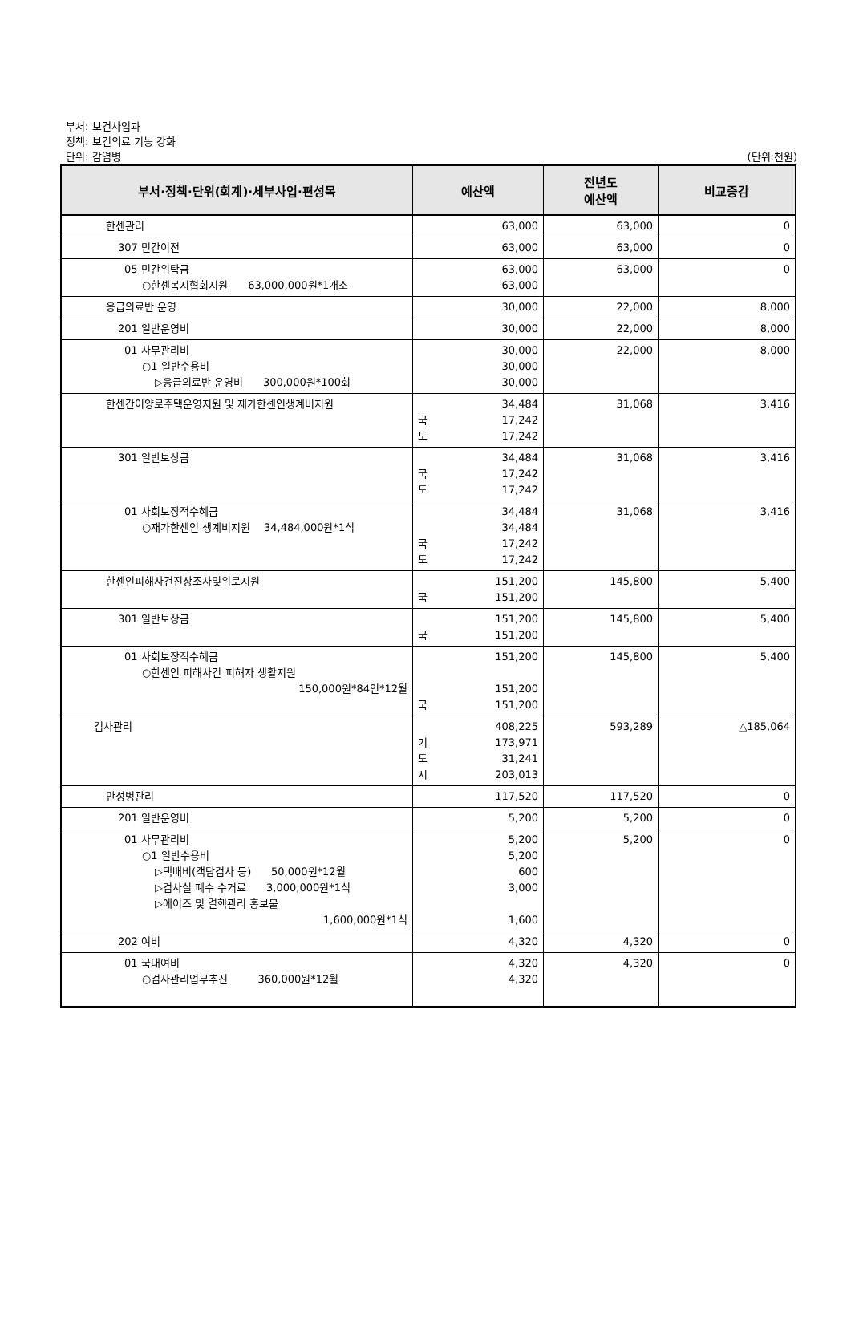부서: 보건사업과
정책: 보건의료 기능 강화
단위: 감염병 (단위:천원)
| 부서·정책·단위(회계)·세부사업·편성목 | 예산액 | 전년도 예산액 | 비교증감 |
| --- | --- | --- | --- |
| 한센관리 | 63,000 | 63,000 | 0 |
| 307 민간이전 | 63,000 | 63,000 | 0 |
| 05 민간위탁금 ○한센복지협회지원 63,000,000원*1개소 | 63,000 63,000 | 63,000 | 0 |
| 응급의료반 운영 | 30,000 | 22,000 | 8,000 |
| 201 일반운영비 | 30,000 | 22,000 | 8,000 |
| 01 사무관리비 ○1 일반수용비 ▷응급의료반 운영비 300,000원*100회 | 30,000 30,000 30,000 | 22,000 | 8,000 |
| 한센간이양로주택운영지원 및 재가한센인생계비지원 | 34,484 국 17,242 도 17,242 | 31,068 | 3,416 |
| 301 일반보상금 | 34,484 국 17,242 도 17,242 | 31,068 | 3,416 |
| 01 사회보장적수혜금 ○재가한센인 생계비지원 34,484,000원*1식 | 34,484 34,484 국 17,242 도 17,242 | 31,068 | 3,416 |
| 한센인피해사건진상조사및위로지원 | 151,200 국 151,200 | 145,800 | 5,400 |
| 301 일반보상금 | 151,200 국 151,200 | 145,800 | 5,400 |
| 01 사회보장적수혜금 ○한센인 피해사건 피해자 생활지원 150,000원*84인*12월 | 151,200 151,200 국 151,200 | 145,800 | 5,400 |
| 검사관리 | 408,225 기 173,971 도 31,241 시 203,013 | 593,289 | △185,064 |
| 만성병관리 | 117,520 | 117,520 | 0 |
| 201 일반운영비 | 5,200 | 5,200 | 0 |
| 01 사무관리비 ○1 일반수용비 ▷택배비(객담검사 등) 50,000원*12월 ▷검사실 폐수 수거료 3,000,000원*1식 ▷에이즈 및 결핵관리 홍보물 1,600,000원*1식 | 5,200 5,200 600 3,000 1,600 | 5,200 | 0 |
| 202 여비 | 4,320 | 4,320 | 0 |
| 01 국내여비 ○검사관리업무추진 360,000원*12월 | 4,320 4,320 | 4,320 | 0 |